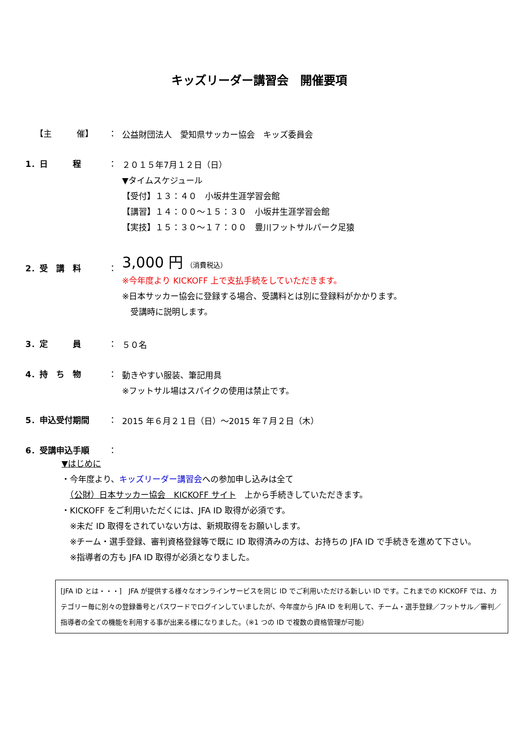キッズリーダー講習会　開催要項
【主　　　催】 ：
公益財団法人　愛知県サッカー協会　キッズ委員会
1．日　　　程 ：
２０１５年7月１２日（日）
▼タイムスケジュール
【受付】１３：４０　小坂井生涯学習会館
【講習】１４：００～１５：３０　小坂井生涯学習会館
【実技】１５：３０～１７：００　豊川フットサルパーク足猿
2．受　講　料 ：
3,000 円 （消費税込）
※今年度より KICKOFF 上で支払手続をしていただきます。
※日本サッカー協会に登録する場合、受講料とは別に登録料がかかります。
　受講時に説明します。
3．定　　　員 ：
５０名
4．持　ち　物 ：
動きやすい服装、筆記用具
※フットサル場はスパイクの使用は禁止です。
5．申込受付期間 ：
2015 年６月２１日（日）～2015 年７月２日（木）
6．受講申込手順 ：
▼はじめに
・今年度より、キッズリーダー講習会への参加申し込みは全て
　（公財）日本サッカー協会　KICKOFF サイト　上から手続きしていただきます。
・KICKOFF をご利用いただくには、JFA ID 取得が必須です。
　※未だ ID 取得をされていない方は、新規取得をお願いします。
　※チーム・選手登録、審判資格登録等で既に ID 取得済みの方は、お持ちの JFA ID で手続きを進めて下さい。
　※指導者の方も JFA ID 取得が必須となりました。
[JFA ID とは・・・]　JFA が提供する様々なオンラインサービスを同じ ID でご利用いただける新しい ID です。これまでの KICKOFF では、カテゴリー毎に別々の登録番号とパスワードでログインしていましたが、今年度から JFA ID を利用して、チーム・選手登録／フットサル／審判／指導者の全ての機能を利用する事が出来る様になりました。（※1 つの ID で複数の資格管理が可能）